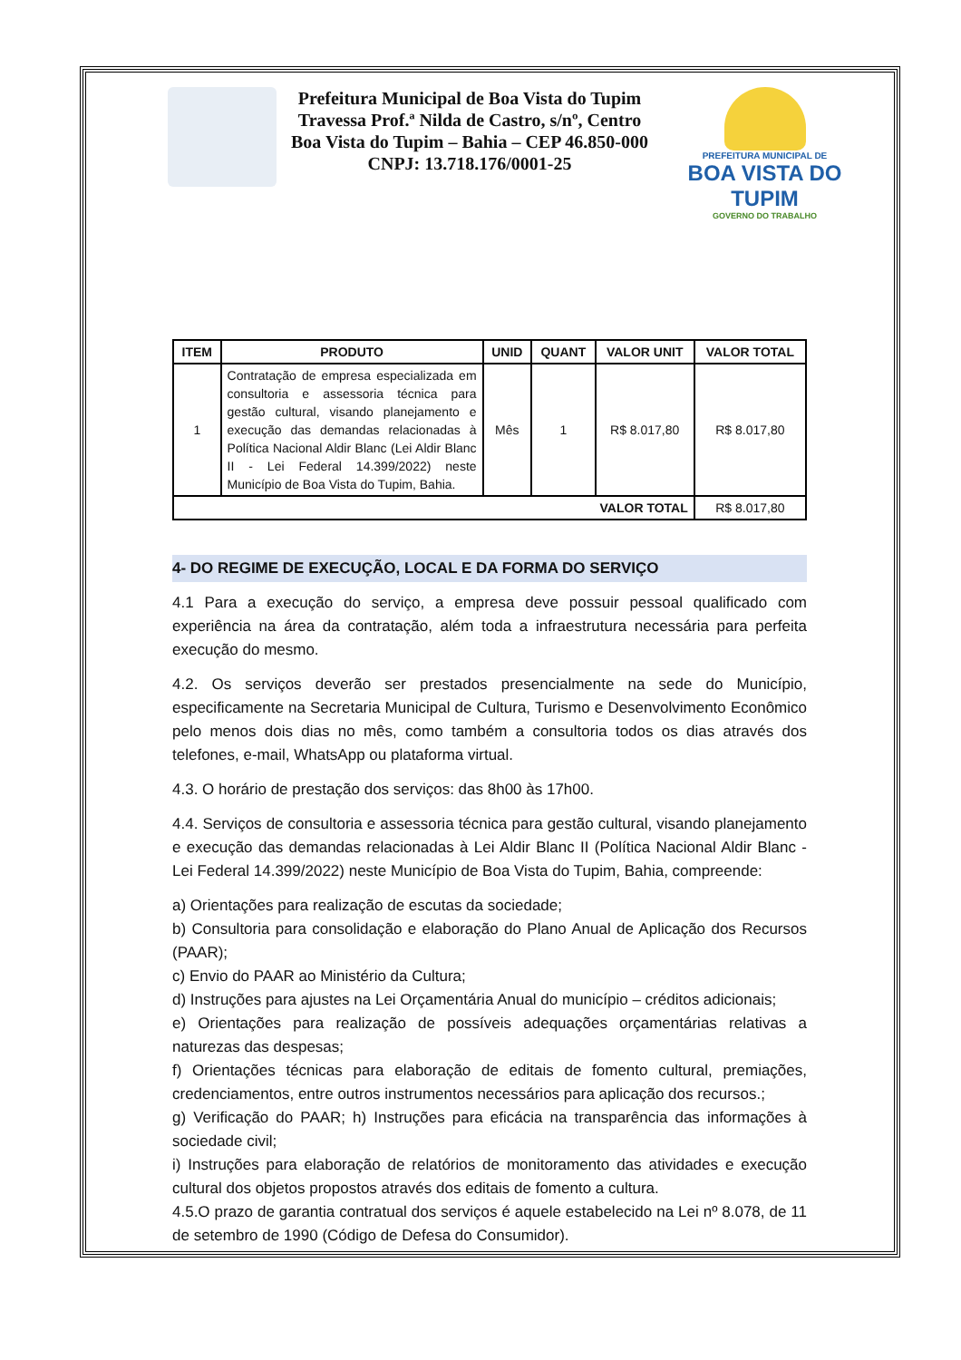Prefeitura Municipal de Boa Vista do Tupim
Travessa Prof.ª Nilda de Castro, s/nº, Centro
Boa Vista do Tupim – Bahia – CEP 46.850-000
CNPJ: 13.718.176/0001-25
PREFEITURA MUNICIPAL DE
BOA VISTA DO TUPIM
GOVERNO DO TRABALHO
| ITEM | PRODUTO | UNID | QUANT | VALOR UNIT | VALOR TOTAL |
| --- | --- | --- | --- | --- | --- |
| 1 | Contratação de empresa especializada em consultoria e assessoria técnica para gestão cultural, visando planejamento e execução das demandas relacionadas à Política Nacional Aldir Blanc (Lei Aldir Blanc II - Lei Federal 14.399/2022) neste Município de Boa Vista do Tupim, Bahia. | Mês | 1 | R$ 8.017,80 | R$ 8.017,80 |
| VALOR TOTAL | | | | | R$ 8.017,80 |
4- DO REGIME DE EXECUÇÃO, LOCAL E DA FORMA DO SERVIÇO
4.1 Para a execução do serviço, a empresa deve possuir pessoal qualificado com experiência na área da contratação, além toda a infraestrutura necessária para perfeita execução do mesmo.
4.2. Os serviços deverão ser prestados presencialmente na sede do Município, especificamente na Secretaria Municipal de Cultura, Turismo e Desenvolvimento Econômico pelo menos dois dias no mês, como também a consultoria todos os dias através dos telefones, e-mail, WhatsApp ou plataforma virtual.
4.3. O horário de prestação dos serviços: das 8h00 às 17h00.
4.4. Serviços de consultoria e assessoria técnica para gestão cultural, visando planejamento e execução das demandas relacionadas à Lei Aldir Blanc II (Política Nacional Aldir Blanc - Lei Federal 14.399/2022) neste Município de Boa Vista do Tupim, Bahia, compreende:
a) Orientações para realização de escutas da sociedade;
b) Consultoria para consolidação e elaboração do Plano Anual de Aplicação dos Recursos (PAAR);
c) Envio do PAAR ao Ministério da Cultura;
d) Instruções para ajustes na Lei Orçamentária Anual do município – créditos adicionais;
e) Orientações para realização de possíveis adequações orçamentárias relativas a naturezas das despesas;
f) Orientações técnicas para elaboração de editais de fomento cultural, premiações, credenciamentos, entre outros instrumentos necessários para aplicação dos recursos.;
g) Verificação do PAAR; h) Instruções para eficácia na transparência das informações à sociedade civil;
i) Instruções para elaboração de relatórios de monitoramento das atividades e execução cultural dos objetos propostos através dos editais de fomento a cultura.
4.5.O prazo de garantia contratual dos serviços é aquele estabelecido na Lei nº 8.078, de 11 de setembro de 1990 (Código de Defesa do Consumidor).